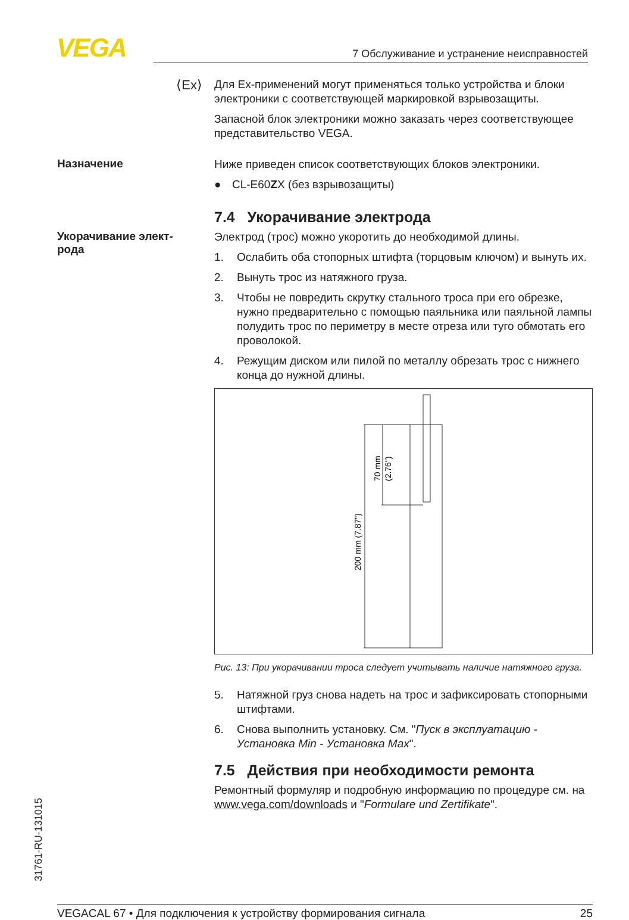VEGA 7 Обслуживание и устранение неисправностей
⟨Ex⟩
Для Ex-применений могут применяться только устройства и блоки электроники с соответствующей маркировкой взрывозащиты.
Запасной блок электроники можно заказать через соответствующее представительство VEGA.
Назначение
Ниже приведен список соответствующих блоков электроники.
● CL-E60ZX (без взрывозащиты)
7.4 Укорачивание электрода
Укорачивание элект-
рода
Электрод (трос) можно укоротить до необходимой длины.
1. Ослабить оба стопорных штифта (торцовым ключом) и вынуть их.
2. Вынуть трос из натяжного груза.
3. Чтобы не повредить скрутку стального троса при его обрезке, нужно предварительно с помощью паяльника или паяльной лампы полудить трос по периметру в месте отреза или туго обмотать его проволокой.
4. Режущим диском или пилой по металлу обрезать трос с нижнего конца до нужной длины.
200 mm (7.87")
70 mm
(2.76")
Рис. 13: При укорачивании троса следует учитывать наличие натяжного груза.
5. Натяжной груз снова надеть на трос и зафиксировать стопорными штифтами.
6. Снова выполнить установку. См. "Пуск в эксплуатацию - Установка Min - Установка Max".
7.5 Действия при необходимости ремонта
Ремонтный формуляр и подробную информацию по процедуре см. на www.vega.com/downloads и "Formulare und Zertifikate".
31761-RU-131015
VEGACAL 67 • Для подключения к устройству формирования сигнала 25